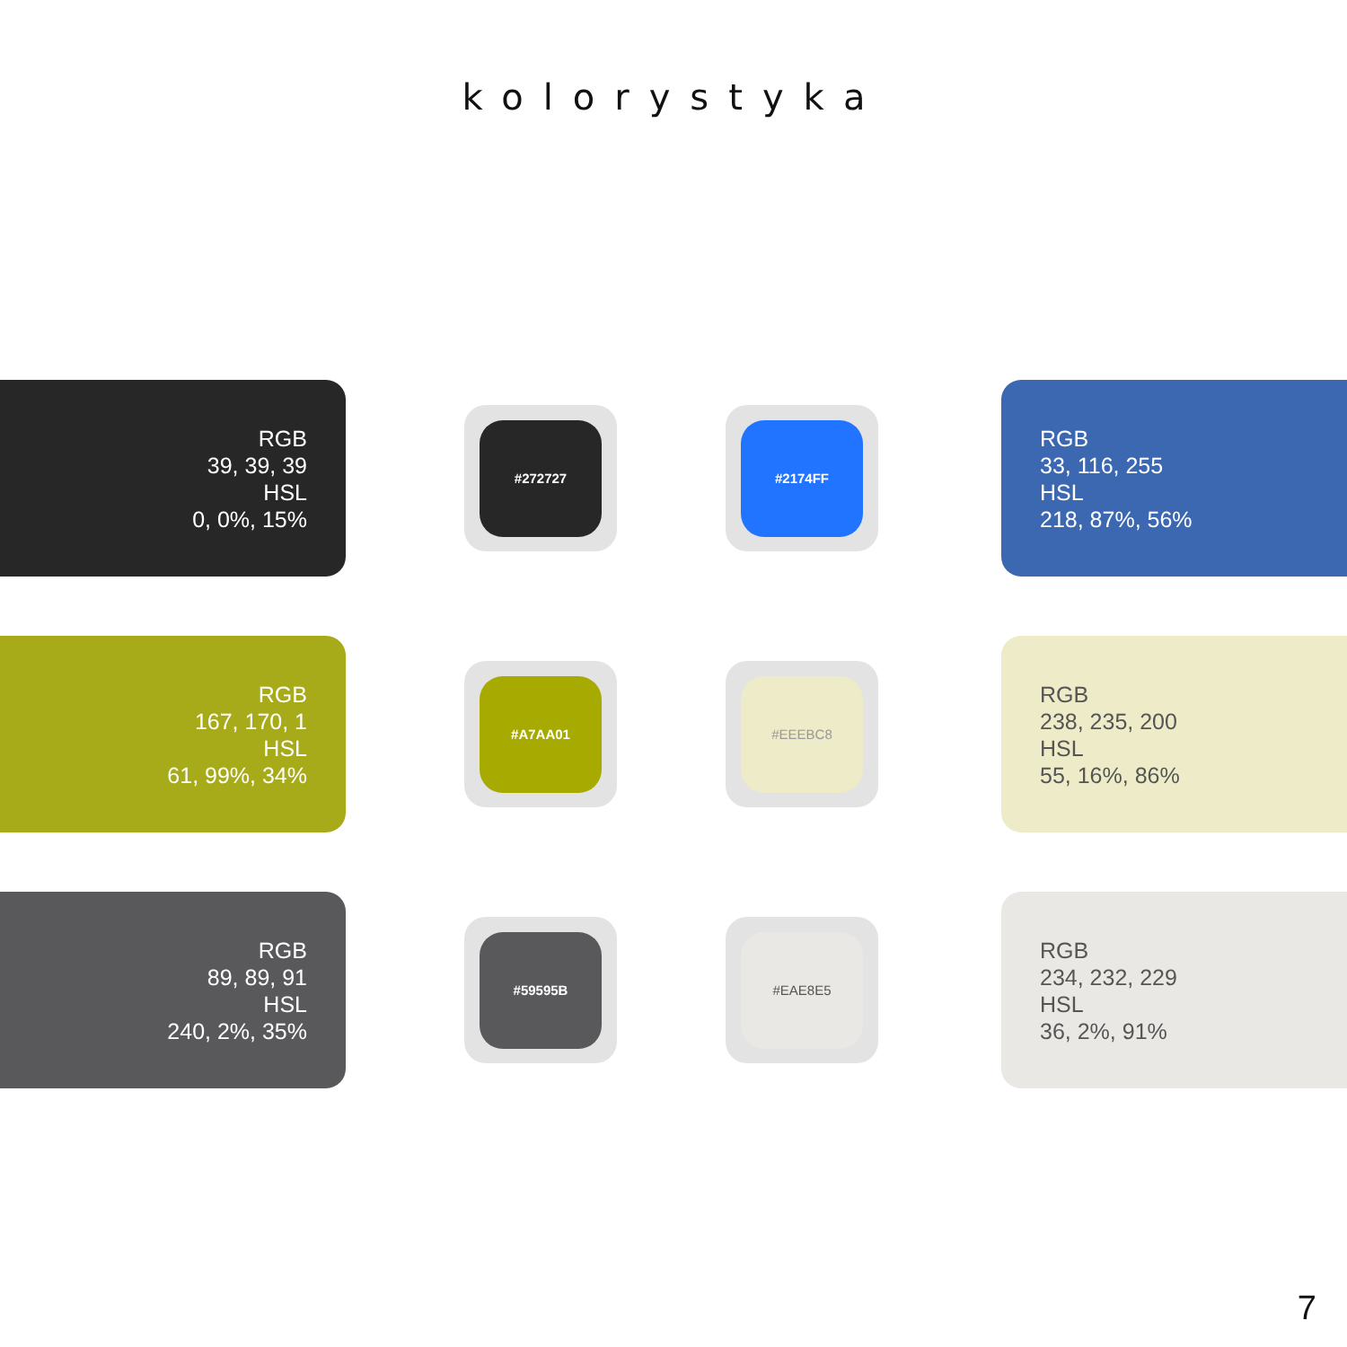kolorystyka
RGB
39, 39, 39
HSL
0, 0%, 15%
#272727 #2174FF
RGB
33, 116, 255
HSL
218, 87%, 56%
RGB
167, 170, 1
HSL
61, 99%, 34%
#A7AA01 #EEEBC8
RGB
238, 235, 200
HSL
55, 16%, 86%
RGB
89, 89, 91
HSL
240, 2%, 35%
#59595B #EAE8E5
RGB
234, 232, 229
HSL
36, 2%, 91%
7